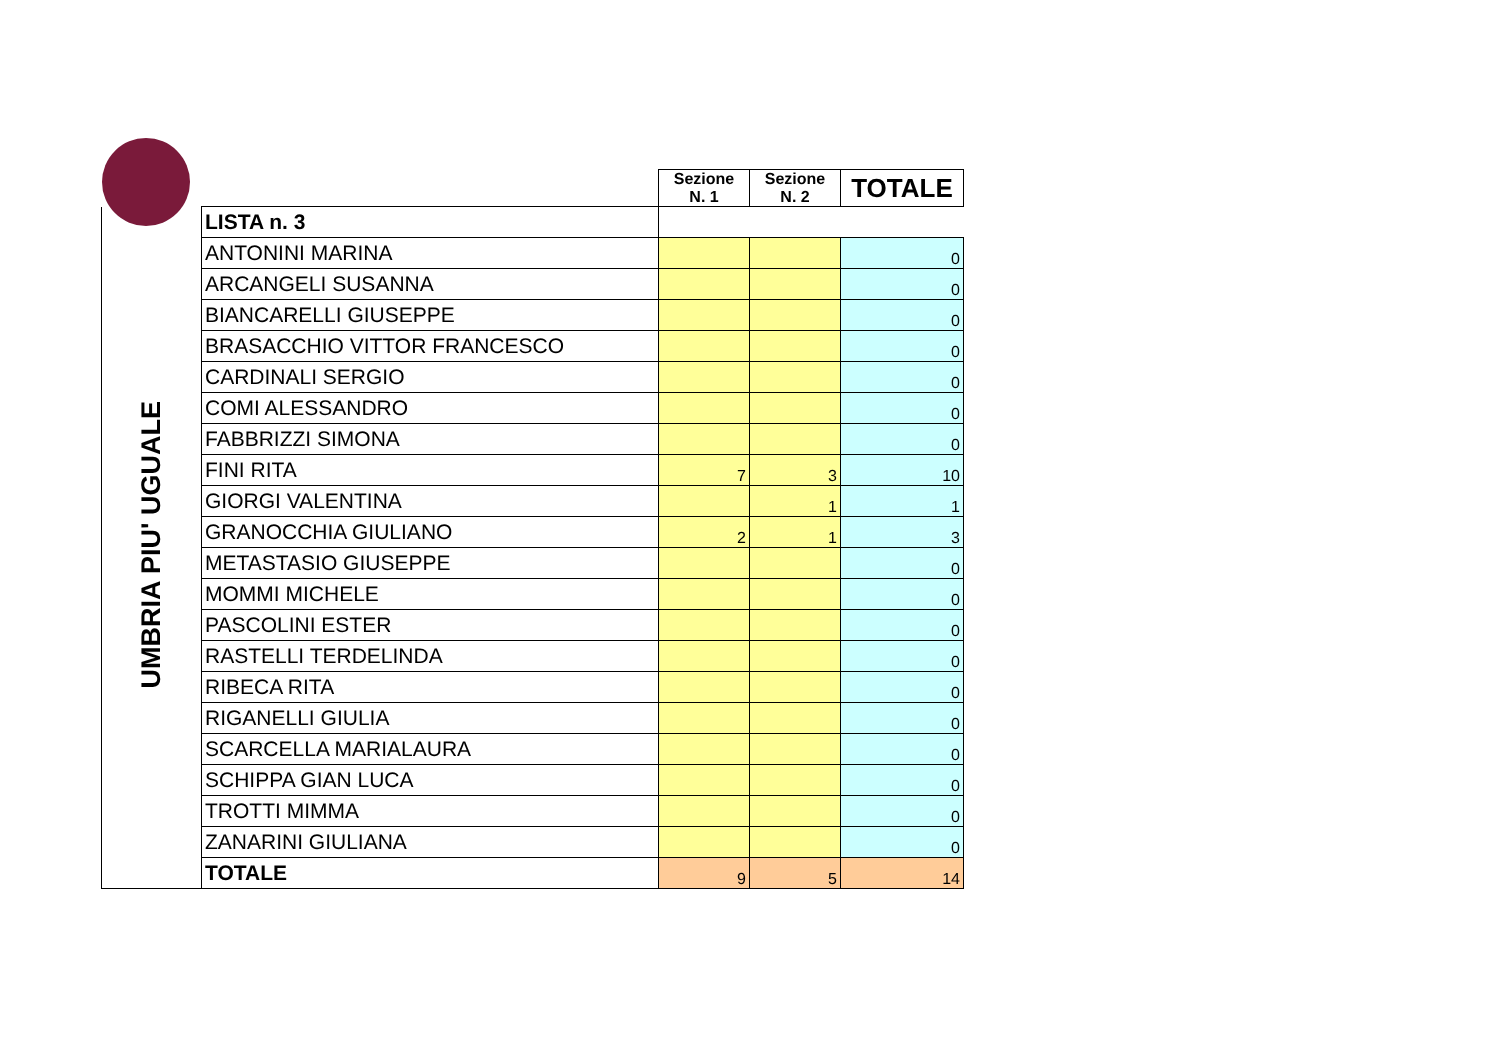| | | Sezione N. 1 | Sezione N. 2 | TOTALE |
| UMBRIA PIU' UGUALE | LISTA n. 3 | | | |
| | ANTONINI MARINA | | | 0 |
| | ARCANGELI SUSANNA | | | 0 |
| | BIANCARELLI GIUSEPPE | | | 0 |
| | BRASACCHIO VITTOR FRANCESCO | | | 0 |
| | CARDINALI SERGIO | | | 0 |
| | COMI ALESSANDRO | | | 0 |
| | FABBRIZZI SIMONA | | | 0 |
| | FINI RITA | 7 | 3 | 10 |
| | GIORGI VALENTINA | | 1 | 1 |
| | GRANOCCHIA GIULIANO | 2 | 1 | 3 |
| | METASTASIO GIUSEPPE | | | 0 |
| | MOMMI MICHELE | | | 0 |
| | PASCOLINI ESTER | | | 0 |
| | RASTELLI TERDELINDA | | | 0 |
| | RIBECA RITA | | | 0 |
| | RIGANELLI GIULIA | | | 0 |
| | SCARCELLA MARIALAURA | | | 0 |
| | SCHIPPA GIAN LUCA | | | 0 |
| | TROTTI MIMMA | | | 0 |
| | ZANARINI GIULIANA | | | 0 |
| | TOTALE | 9 | 5 | 14 |